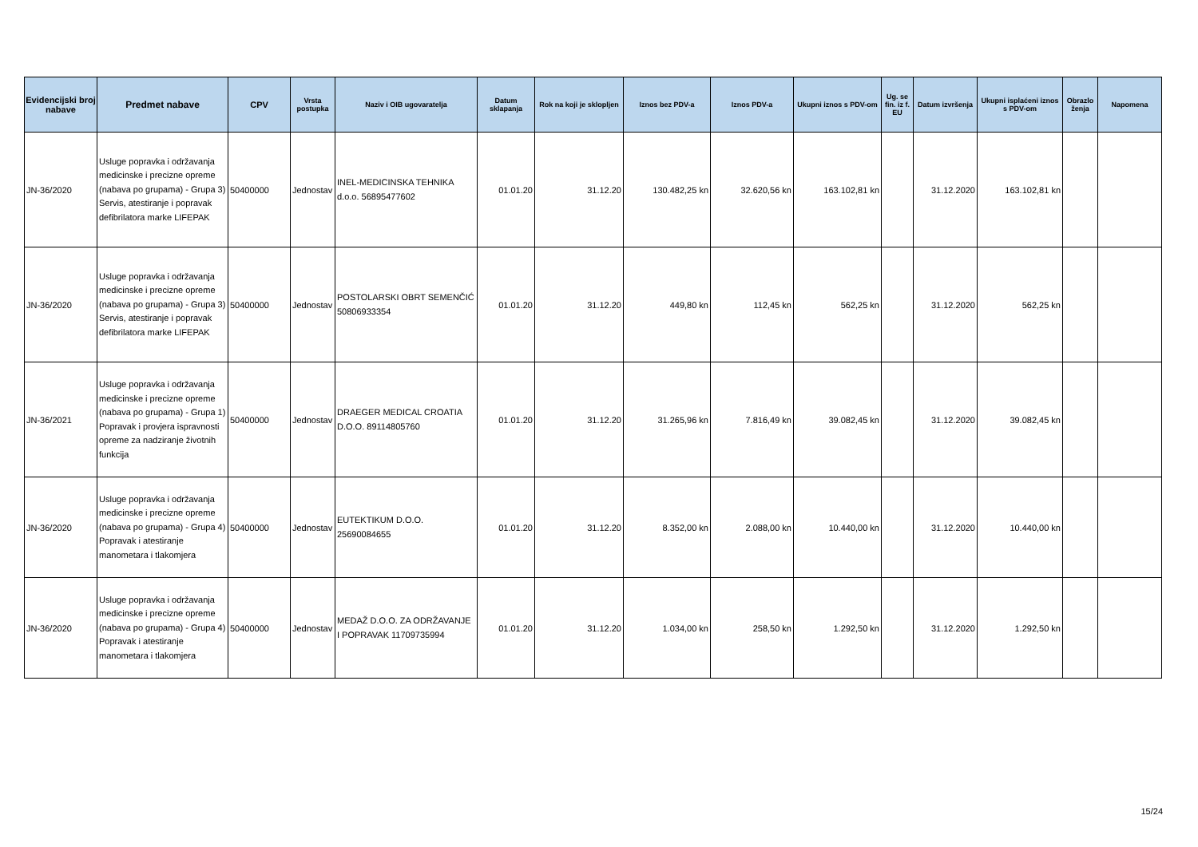| Evidencijski broj nabave | Predmet nabave | CPV | Vrsta postupka | Naziv i OIB ugovaratelja | Datum sklapanja | Rok na koji je sklopljen | Iznos bez PDV-a | Iznos PDV-a | Ukupni iznos s PDV-om | Ug. se fin. iz f. EU | Datum izvršenja | Ukupni isplaćeni iznos s PDV-om | Obrazlo ženja | Napomena |
| --- | --- | --- | --- | --- | --- | --- | --- | --- | --- | --- | --- | --- | --- | --- |
| JN-36/2020 | Usluge popravka i održavanja medicinske i precizne opreme (nabava po grupama) - Grupa 3) Servis, atestiranje i popravak defibrilatora marke LIFEPAK | 50400000 | Jednostav | INEL-MEDICINSKA TEHNIKA d.o.o. 56895477602 | 01.01.20 | 31.12.20 | 130.482,25 kn | 32.620,56 kn | 163.102,81 kn | | 31.12.2020 | 163.102,81 kn | | |
| JN-36/2020 | Usluge popravka i održavanja medicinske i precizne opreme (nabava po grupama) - Grupa 3) Servis, atestiranje i popravak defibrilatora marke LIFEPAK | 50400000 | Jednostav | POSTOLARSKI OBRT SEMENČIĆ 50806933354 | 01.01.20 | 31.12.20 | 449,80 kn | 112,45 kn | 562,25 kn | | 31.12.2020 | 562,25 kn | | |
| JN-36/2021 | Usluge popravka i održavanja medicinske i precizne opreme (nabava po grupama) - Grupa 1) Popravak i provjera ispravnosti opreme za nadziranje životnih funkcija | 50400000 | Jednostav | DRAEGER MEDICAL CROATIA D.O.O. 89114805760 | 01.01.20 | 31.12.20 | 31.265,96 kn | 7.816,49 kn | 39.082,45 kn | | 31.12.2020 | 39.082,45 kn | | |
| JN-36/2020 | Usluge popravka i održavanja medicinske i precizne opreme (nabava po grupama) - Grupa 4) Popravak i atestiranje manometara i tlakomjera | 50400000 | Jednostav | EUTEKTIKUM D.O.O. 25690084655 | 01.01.20 | 31.12.20 | 8.352,00 kn | 2.088,00 kn | 10.440,00 kn | | 31.12.2020 | 10.440,00 kn | | |
| JN-36/2020 | Usluge popravka i održavanja medicinske i precizne opreme (nabava po grupama) - Grupa 4) Popravak i atestiranje manometara i tlakomjera | 50400000 | Jednostav | MEDAŽ D.O.O. ZA ODRŽAVANJE I POPRAVAK 11709735994 | 01.01.20 | 31.12.20 | 1.034,00 kn | 258,50 kn | 1.292,50 kn | | 31.12.2020 | 1.292,50 kn | | |
15/24